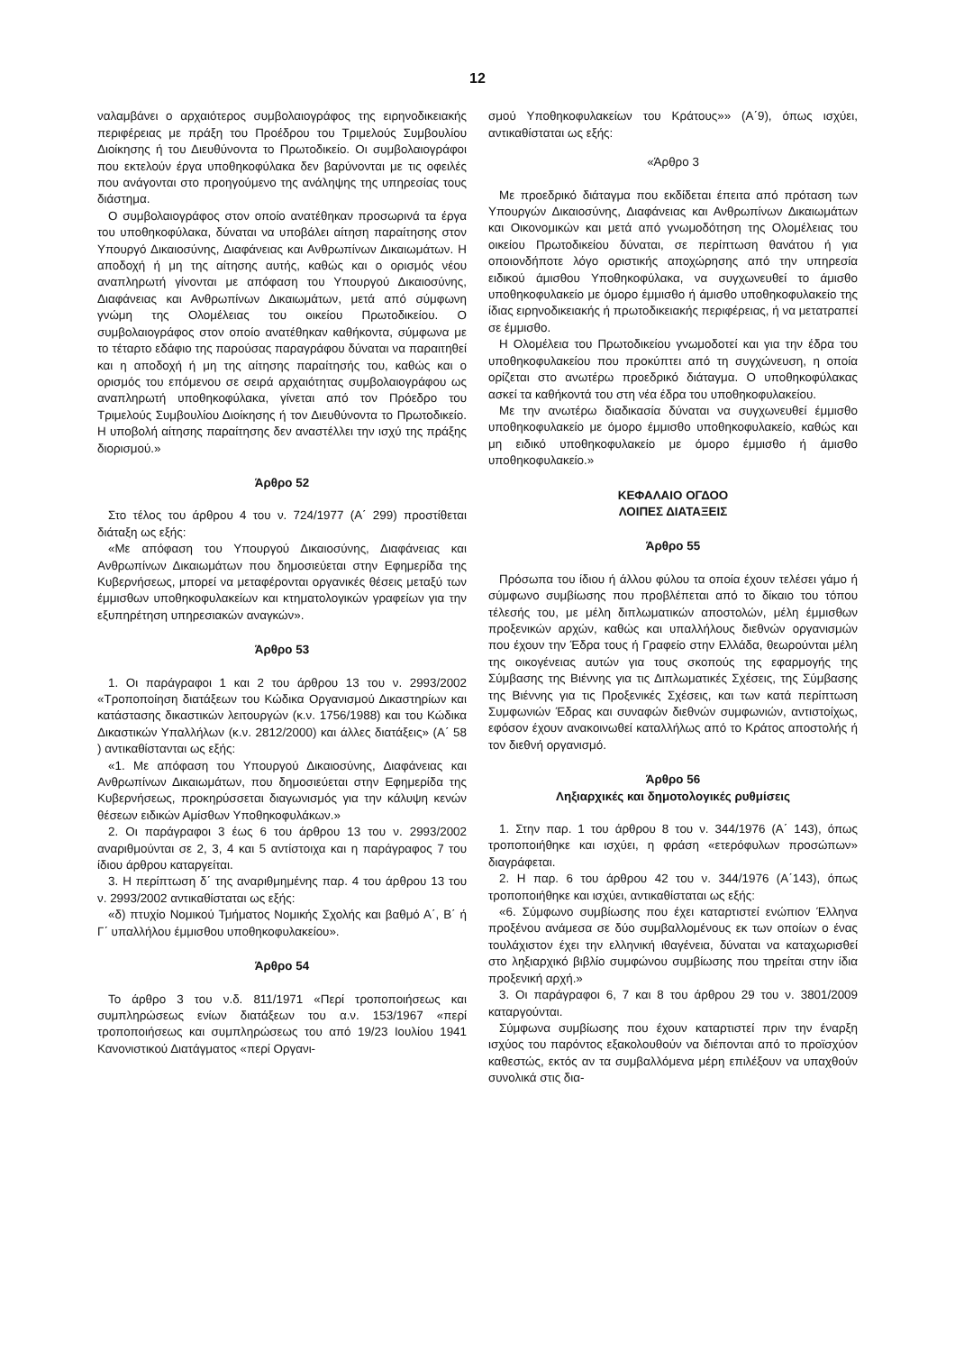12
ναλαμβάνει ο αρχαιότερος συμβολαιογράφος της ειρηνοδικειακής περιφέρειας με πράξη του Προέδρου του Τριμελούς Συμβουλίου Διοίκησης ή του Διευθύνοντα το Πρωτοδικείο. Οι συμβολαιογράφοι που εκτελούν έργα υποθηκοφύλακα δεν βαρύνονται με τις οφειλές που ανάγονται στο προηγούμενο της ανάληψης της υπηρεσίας τους διάστημα.
Ο συμβολαιογράφος στον οποίο ανατέθηκαν προσωρινά τα έργα του υποθηκοφύλακα, δύναται να υποβάλει αίτηση παραίτησης στον Υπουργό Δικαιοσύνης, Διαφάνειας και Ανθρωπίνων Δικαιωμάτων. Η αποδοχή ή μη της αίτησης αυτής, καθώς και ο ορισμός νέου αναπληρωτή γίνονται με απόφαση του Υπουργού Δικαιοσύνης, Διαφάνειας και Ανθρωπίνων Δικαιωμάτων, μετά από σύμφωνη γνώμη της Ολομέλειας του οικείου Πρωτοδικείου. Ο συμβολαιογράφος στον οποίο ανατέθηκαν καθήκοντα, σύμφωνα με το τέταρτο εδάφιο της παρούσας παραγράφου δύναται να παραιτηθεί και η αποδοχή ή μη της αίτησης παραίτησής του, καθώς και ο ορισμός του επόμενου σε σειρά αρχαιότητας συμβολαιογράφου ως αναπληρωτή υποθηκοφύλακα, γίνεται από τον Πρόεδρο του Τριμελούς Συμβουλίου Διοίκησης ή τον Διευθύνοντα το Πρωτοδικείο. Η υποβολή αίτησης παραίτησης δεν αναστέλλει την ισχύ της πράξης διορισμού.»
Άρθρο 52
Στο τέλος του άρθρου 4 του ν. 724/1977 (Α΄ 299) προστίθεται διάταξη ως εξής:
«Με απόφαση του Υπουργού Δικαιοσύνης, Διαφάνειας και Ανθρωπίνων Δικαιωμάτων που δημοσιεύεται στην Εφημερίδα της Κυβερνήσεως, μπορεί να μεταφέρονται οργανικές θέσεις μεταξύ των έμμισθων υποθηκοφυλακείων και κτηματολογικών γραφείων για την εξυπηρέτηση υπηρεσιακών αναγκών».
Άρθρο 53
1. Οι παράγραφοι 1 και 2 του άρθρου 13 του ν. 2993/2002 «Τροποποίηση διατάξεων του Κώδικα Οργανισμού Δικαστηρίων και κατάστασης δικαστικών λειτουργών (κ.ν. 1756/1988) και του Κώδικα Δικαστικών Υπαλλήλων (κ.ν. 2812/2000) και άλλες διατάξεις» (Α΄ 58 ) αντικαθίστανται ως εξής:
«1. Με απόφαση του Υπουργού Δικαιοσύνης, Διαφάνειας και Ανθρωπίνων Δικαιωμάτων, που δημοσιεύεται στην Εφημερίδα της Κυβερνήσεως, προκηρύσσεται διαγωνισμός για την κάλυψη κενών θέσεων ειδικών Αμίσθων Υποθηκοφυλάκων.»
2. Οι παράγραφοι 3 έως 6 του άρθρου 13 του ν. 2993/2002 αναριθμούνται σε 2, 3, 4 και 5 αντίστοιχα και η παράγραφος 7 του ίδιου άρθρου καταργείται.
3. Η περίπτωση δ΄ της αναριθμημένης παρ. 4 του άρθρου 13 του ν. 2993/2002 αντικαθίσταται ως εξής:
«δ) πτυχίο Νομικού Τμήματος Νομικής Σχολής και βαθμό Α΄, Β΄ ή Γ΄ υπαλλήλου έμμισθου υποθηκοφυλακείου».
Άρθρο 54
Το άρθρο 3 του ν.δ. 811/1971 «Περί τροποποιήσεως και συμπληρώσεως ενίων διατάξεων του α.ν. 153/1967 «περί τροποποιήσεως και συμπληρώσεως του από 19/23 Ιουλίου 1941 Κανονιστικού Διατάγματος «περί Οργανι-
σμού Υποθηκοφυλακείων του Κράτους»» (Α΄9), όπως ισχύει, αντικαθίσταται ως εξής:
«Άρθρο 3
Με προεδρικό διάταγμα που εκδίδεται έπειτα από πρόταση των Υπουργών Δικαιοσύνης, Διαφάνειας και Ανθρωπίνων Δικαιωμάτων και Οικονομικών και μετά από γνωμοδότηση της Ολομέλειας του οικείου Πρωτοδικείου δύναται, σε περίπτωση θανάτου ή για οποιονδήποτε λόγο οριστικής αποχώρησης από την υπηρεσία ειδικού άμισθου Υποθηκοφύλακα, να συγχωνευθεί το άμισθο υποθηκοφυλακείο με όμορο έμμισθο ή άμισθο υποθηκοφυλακείο της ίδιας ειρηνοδικειακής ή πρωτοδικειακής περιφέρειας, ή να μετατραπεί σε έμμισθο.
Η Ολομέλεια του Πρωτοδικείου γνωμοδοτεί και για την έδρα του υποθηκοφυλακείου που προκύπτει από τη συγχώνευση, η οποία ορίζεται στο ανωτέρω προεδρικό διάταγμα. Ο υποθηκοφύλακας ασκεί τα καθήκοντά του στη νέα έδρα του υποθηκοφυλακείου.
Με την ανωτέρω διαδικασία δύναται να συγχωνευθεί έμμισθο υποθηκοφυλακείο με όμορο έμμισθο υποθηκοφυλακείο, καθώς και μη ειδικό υποθηκοφυλακείο με όμορο έμμισθο ή άμισθο υποθηκοφυλακείο.»
ΚΕΦΑΛΑΙΟ ΟΓΔΟΟ
ΛΟΙΠΕΣ ΔΙΑΤΑΞΕΙΣ
Άρθρο 55
Πρόσωπα του ίδιου ή άλλου φύλου τα οποία έχουν τελέσει γάμο ή σύμφωνο συμβίωσης που προβλέπεται από το δίκαιο του τόπου τέλεσής του, με μέλη διπλωματικών αποστολών, μέλη έμμισθων προξενικών αρχών, καθώς και υπαλλήλους διεθνών οργανισμών που έχουν την Έδρα τους ή Γραφείο στην Ελλάδα, θεωρούνται μέλη της οικογένειας αυτών για τους σκοπούς της εφαρμογής της Σύμβασης της Βιέννης για τις Διπλωματικές Σχέσεις, της Σύμβασης της Βιέννης για τις Προξενικές Σχέσεις, και των κατά περίπτωση Συμφωνιών Έδρας και συναφών διεθνών συμφωνιών, αντιστοίχως, εφόσον έχουν ανακοινωθεί καταλλήλως από το Κράτος αποστολής ή τον διεθνή οργανισμό.
Άρθρο 56
Ληξιαρχικές και δημοτολογικές ρυθμίσεις
1. Στην παρ. 1 του άρθρου 8 του ν. 344/1976 (Α΄ 143), όπως τροποποιήθηκε και ισχύει, η φράση «ετερόφυλων προσώπων» διαγράφεται.
2. Η παρ. 6 του άρθρου 42 του ν. 344/1976 (Α΄143), όπως τροποποιήθηκε και ισχύει, αντικαθίσταται ως εξής:
«6. Σύμφωνο συμβίωσης που έχει καταρτιστεί ενώπιον Έλληνα προξένου ανάμεσα σε δύο συμβαλλομένους εκ των οποίων ο ένας τουλάχιστον έχει την ελληνική ιθαγένεια, δύναται να καταχωρισθεί στο ληξιαρχικό βιβλίο συμφώνου συμβίωσης που τηρείται στην ίδια προξενική αρχή.»
3. Οι παράγραφοι 6, 7 και 8 του άρθρου 29 του ν. 3801/2009 καταργούνται.
Σύμφωνα συμβίωσης που έχουν καταρτιστεί πριν την έναρξη ισχύος του παρόντος εξακολουθούν να διέπονται από το προϊσχύον καθεστώς, εκτός αν τα συμβαλλόμενα μέρη επιλέξουν να υπαχθούν συνολικά στις δια-